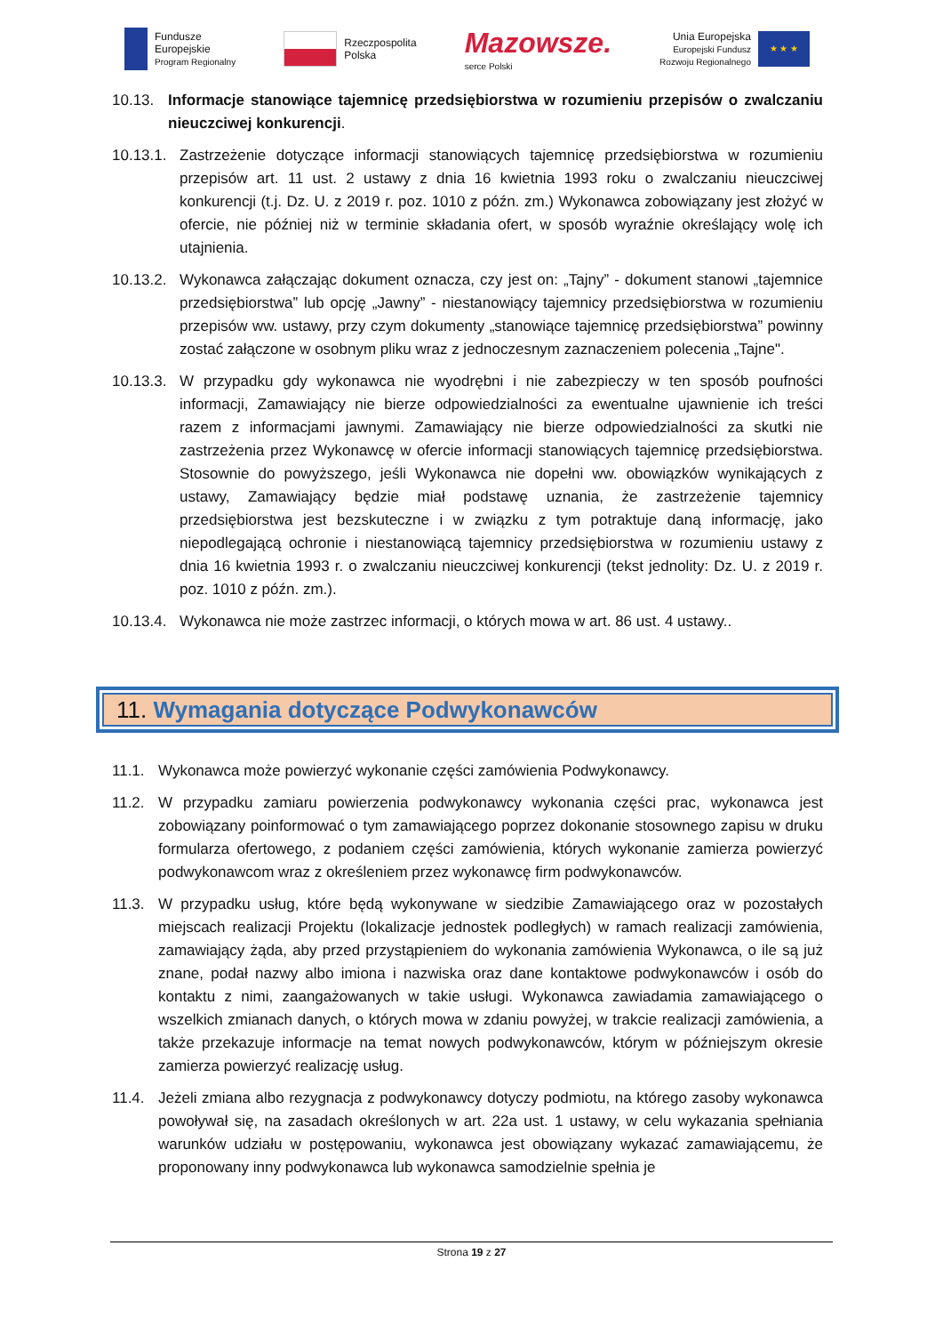Fundusze
Europejskie
Program Regionalny
Rzeczpospolita
Polska
Mazowsze.
serce Polski
Unia Europejska
Europejski Fundusz
Rozwoju Regionalnego
★ ★ ★
10.13. Informacje stanowiące tajemnicę przedsiębiorstwa w rozumieniu przepisów o zwalczaniu nieuczciwej konkurencji.
10.13.1. Zastrzeżenie dotyczące informacji stanowiących tajemnicę przedsiębiorstwa w rozumieniu przepisów art. 11 ust. 2 ustawy z dnia 16 kwietnia 1993 roku o zwalczaniu nieuczciwej konkurencji (t.j. Dz. U. z 2019 r. poz. 1010 z późn. zm.) Wykonawca zobowiązany jest złożyć w ofercie, nie później niż w terminie składania ofert, w sposób wyraźnie określający wolę ich utajnienia.
10.13.2. Wykonawca załączając dokument oznacza, czy jest on: „Tajny” - dokument stanowi „tajemnice przedsiębiorstwa” lub opcję „Jawny” - niestanowiący tajemnicy przedsiębiorstwa w rozumieniu przepisów ww. ustawy, przy czym dokumenty „stanowiące tajemnicę przedsiębiorstwa” powinny zostać załączone w osobnym pliku wraz z jednoczesnym zaznaczeniem polecenia „Tajne".
10.13.3. W przypadku gdy wykonawca nie wyodrębni i nie zabezpieczy w ten sposób poufności informacji, Zamawiający nie bierze odpowiedzialności za ewentualne ujawnienie ich treści razem z informacjami jawnymi. Zamawiający nie bierze odpowiedzialności za skutki nie zastrzeżenia przez Wykonawcę w ofercie informacji stanowiących tajemnicę przedsiębiorstwa. Stosownie do powyższego, jeśli Wykonawca nie dopełni ww. obowiązków wynikających z ustawy, Zamawiający będzie miał podstawę uznania, że zastrzeżenie tajemnicy przedsiębiorstwa jest bezskuteczne i w związku z tym potraktuje daną informację, jako niepodlegającą ochronie i niestanowiącą tajemnicy przedsiębiorstwa w rozumieniu ustawy z dnia 16 kwietnia 1993 r. o zwalczaniu nieuczciwej konkurencji (tekst jednolity: Dz. U. z 2019 r. poz. 1010 z późn. zm.).
10.13.4. Wykonawca nie może zastrzec informacji, o których mowa w art. 86 ust. 4 ustawy..
11. Wymagania dotyczące Podwykonawców
11.1. Wykonawca może powierzyć wykonanie części zamówienia Podwykonawcy.
11.2. W przypadku zamiaru powierzenia podwykonawcy wykonania części prac, wykonawca jest zobowiązany poinformować o tym zamawiającego poprzez dokonanie stosownego zapisu w druku formularza ofertowego, z podaniem części zamówienia, których wykonanie zamierza powierzyć podwykonawcom wraz z określeniem przez wykonawcę firm podwykonawców.
11.3. W przypadku usług, które będą wykonywane w siedzibie Zamawiającego oraz w pozostałych miejscach realizacji Projektu (lokalizacje jednostek podległych) w ramach realizacji zamówienia, zamawiający żąda, aby przed przystąpieniem do wykonania zamówienia Wykonawca, o ile są już znane, podał nazwy albo imiona i nazwiska oraz dane kontaktowe podwykonawców i osób do kontaktu z nimi, zaangażowanych w takie usługi. Wykonawca zawiadamia zamawiającego o wszelkich zmianach danych, o których mowa w zdaniu powyżej, w trakcie realizacji zamówienia, a także przekazuje informacje na temat nowych podwykonawców, którym w późniejszym okresie zamierza powierzyć realizację usług.
11.4. Jeżeli zmiana albo rezygnacja z podwykonawcy dotyczy podmiotu, na którego zasoby wykonawca powoływał się, na zasadach określonych w art. 22a ust. 1 ustawy, w celu wykazania spełniania warunków udziału w postępowaniu, wykonawca jest obowiązany wykazać zamawiającemu, że proponowany inny podwykonawca lub wykonawca samodzielnie spełnia je
Strona 19 z 27